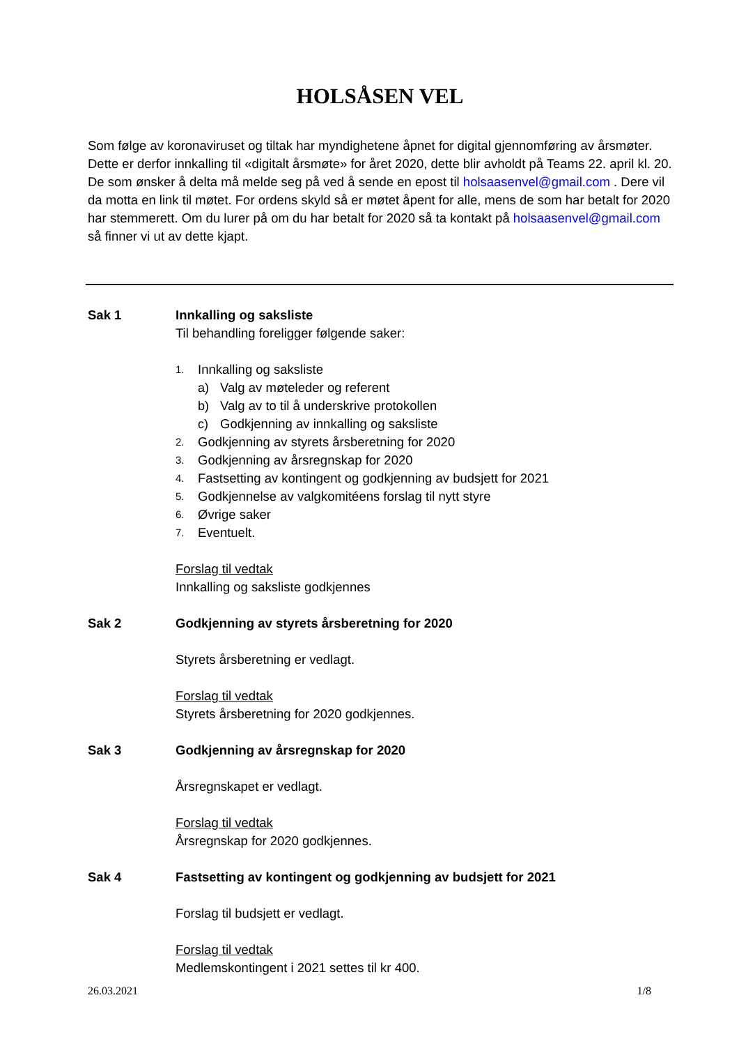HOLSÅSEN VEL
Som følge av koronaviruset og tiltak har myndighetene åpnet for digital gjennomføring av årsmøter. Dette er derfor innkalling til «digitalt årsmøte» for året 2020, dette blir avholdt på Teams 22. april kl. 20. De som ønsker å delta må melde seg på ved å sende en epost til holsaasenvel@gmail.com . Dere vil da motta en link til møtet. For ordens skyld så er møtet åpent for alle, mens de som har betalt for 2020 har stemmerett. Om du lurer på om du har betalt for 2020 så ta kontakt på holsaasenvel@gmail.com så finner vi ut av dette kjapt.
Sak 1 Innkalling og saksliste
Til behandling foreligger følgende saker:
1. Innkalling og saksliste
a) Valg av møteleder og referent
b) Valg av to til å underskrive protokollen
c) Godkjenning av innkalling og saksliste
2. Godkjenning av styrets årsberetning for 2020
3. Godkjenning av årsregnskap for 2020
4. Fastsetting av kontingent og godkjenning av budsjett for 2021
5. Godkjennelse av valgkomitéens forslag til nytt styre
6. Øvrige saker
7. Eventuelt.
Forslag til vedtak
Innkalling og saksliste godkjennes
Sak 2 Godkjenning av styrets årsberetning for 2020
Styrets årsberetning er vedlagt.
Forslag til vedtak
Styrets årsberetning for 2020 godkjennes.
Sak 3 Godkjenning av årsregnskap for 2020
Årsregnskapet er vedlagt.
Forslag til vedtak
Årsregnskap for 2020 godkjennes.
Sak 4 Fastsetting av kontingent og godkjenning av budsjett for 2021
Forslag til budsjett er vedlagt.
Forslag til vedtak
Medlemskontingent i 2021 settes til kr 400.
26.03.2021 1/8